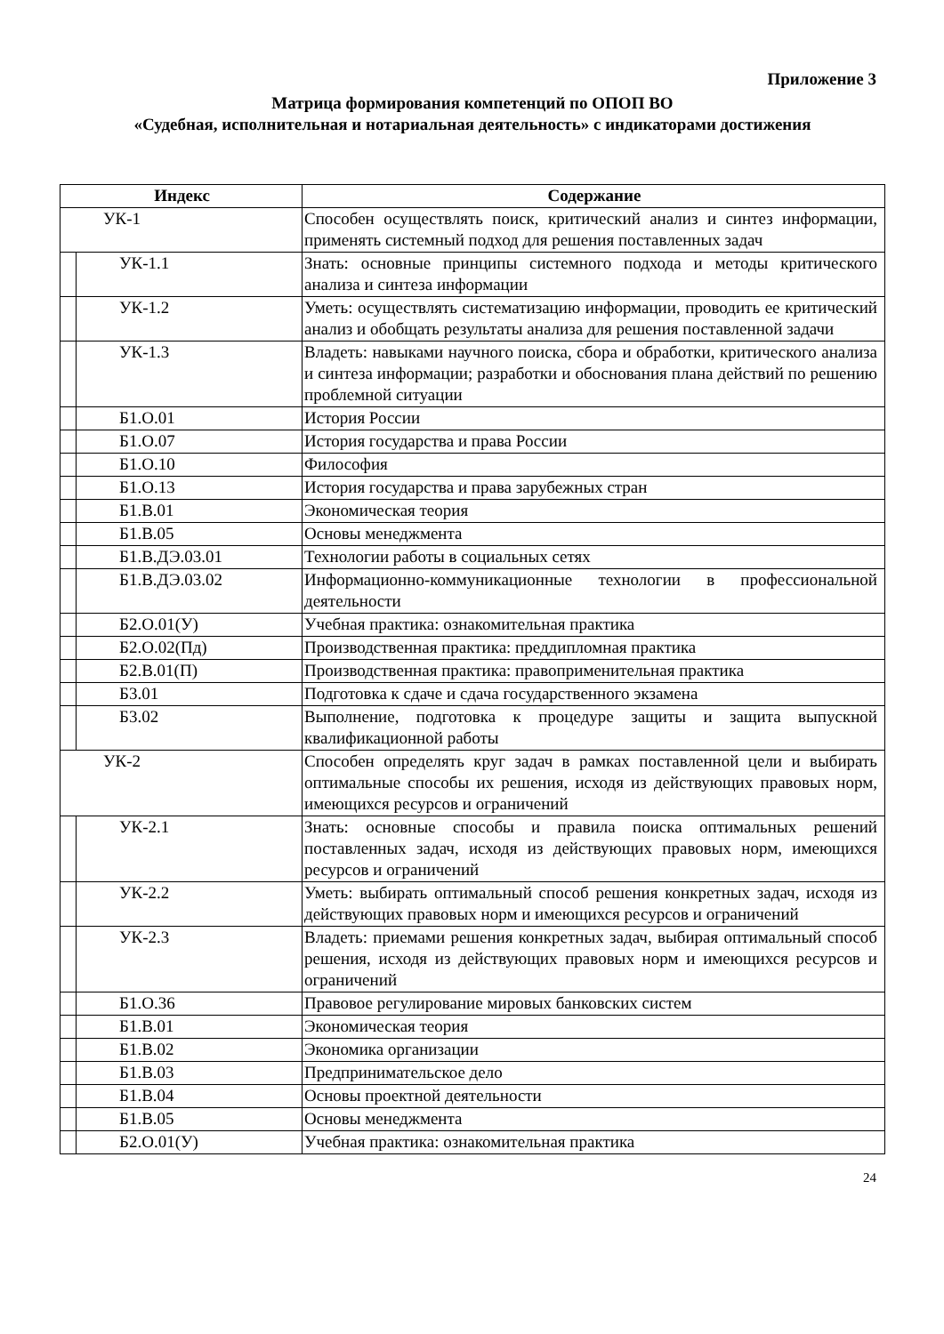Приложение 3
Матрица формирования компетенций по ОПОП ВО
«Судебная, исполнительная и нотариальная деятельность» с индикаторами достижения
| Индекс | | Содержание |
| --- | --- | --- |
| УК-1 | | Способен осуществлять поиск, критический анализ и синтез информации, применять системный подход для решения поставленных задач |
| | УК-1.1 | Знать: основные принципы системного подхода и методы критического анализа и синтеза информации |
| | УК-1.2 | Уметь: осуществлять систематизацию информации, проводить ее критический анализ и обобщать результаты анализа для решения поставленной задачи |
| | УК-1.3 | Владеть: навыками научного поиска, сбора и обработки, критического анализа и синтеза информации; разработки и обоснования плана действий по решению проблемной ситуации |
| | Б1.О.01 | История России |
| | Б1.О.07 | История государства и права России |
| | Б1.О.10 | Философия |
| | Б1.О.13 | История государства и права зарубежных стран |
| | Б1.В.01 | Экономическая теория |
| | Б1.В.05 | Основы менеджмента |
| | Б1.В.ДЭ.03.01 | Технологии работы в социальных сетях |
| | Б1.В.ДЭ.03.02 | Информационно-коммуникационные технологии в профессиональной деятельности |
| | Б2.О.01(У) | Учебная практика: ознакомительная практика |
| | Б2.О.02(Пд) | Производственная практика: преддипломная практика |
| | Б2.В.01(П) | Производственная практика: правоприменительная практика |
| | Б3.01 | Подготовка к сдаче и сдача государственного экзамена |
| | Б3.02 | Выполнение, подготовка к процедуре защиты и защита выпускной квалификационной работы |
| УК-2 | | Способен определять круг задач в рамках поставленной цели и выбирать оптимальные способы их решения, исходя из действующих правовых норм, имеющихся ресурсов и ограничений |
| | УК-2.1 | Знать: основные способы и правила поиска оптимальных решений поставленных задач, исходя из действующих правовых норм, имеющихся ресурсов и ограничений |
| | УК-2.2 | Уметь: выбирать оптимальный способ решения конкретных задач, исходя из действующих правовых норм и имеющихся ресурсов и ограничений |
| | УК-2.3 | Владеть: приемами решения конкретных задач, выбирая оптимальный способ решения, исходя из действующих правовых норм и имеющихся ресурсов и ограничений |
| | Б1.О.36 | Правовое регулирование мировых банковских систем |
| | Б1.В.01 | Экономическая теория |
| | Б1.В.02 | Экономика организации |
| | Б1.В.03 | Предпринимательское дело |
| | Б1.В.04 | Основы проектной деятельности |
| | Б1.В.05 | Основы менеджмента |
| | Б2.О.01(У) | Учебная практика: ознакомительная практика |
24